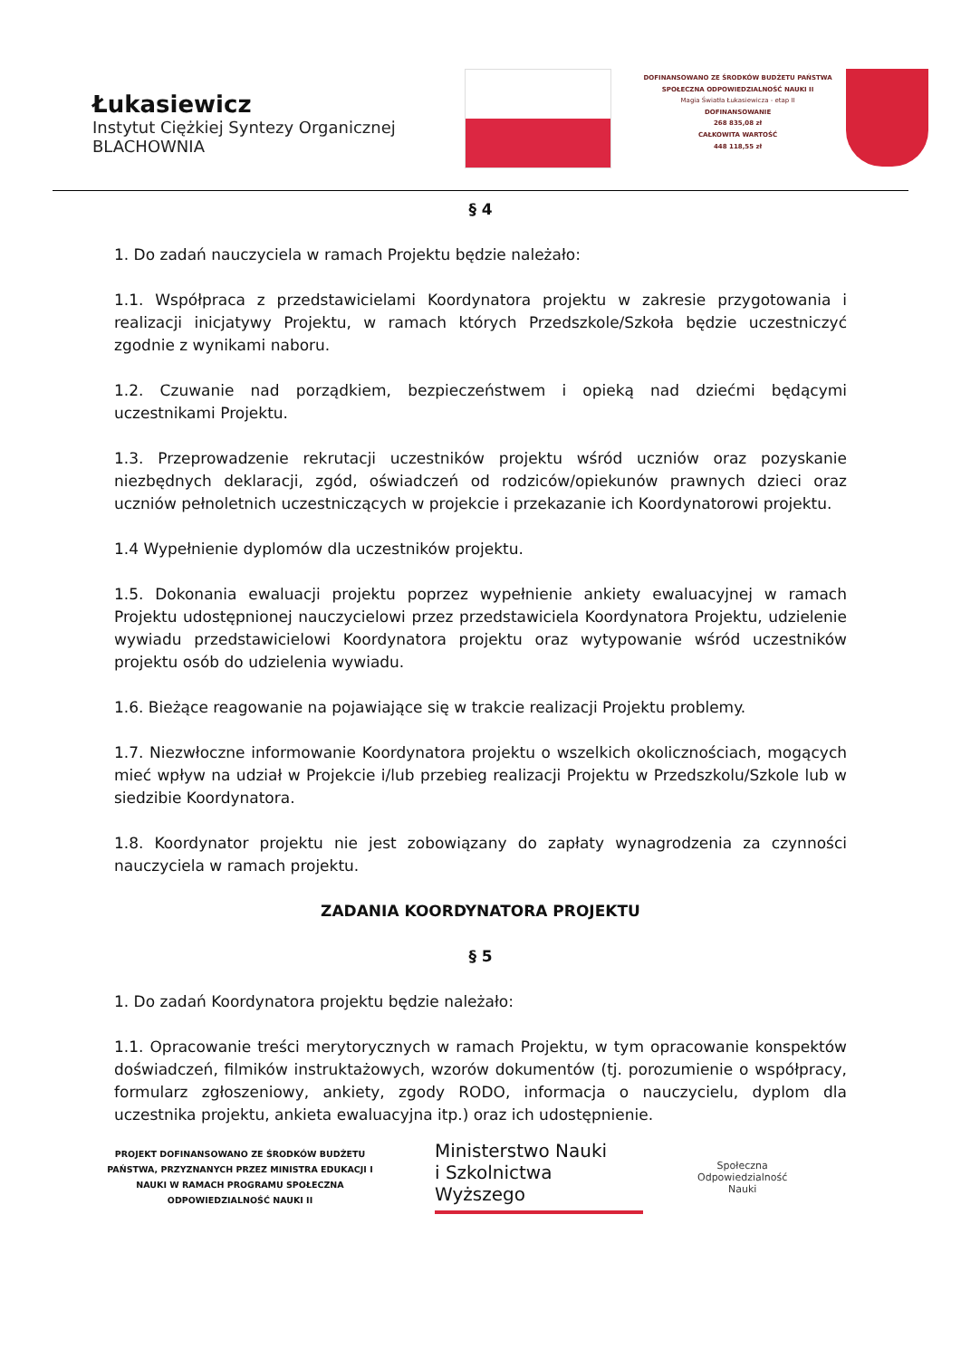Łukasiewicz
Instytut Ciężkiej Syntezy Organicznej
BLACHOWNIA
DOFINANSOWANO ZE ŚRODKÓW BUDŻETU PAŃSTWA
SPOŁECZNA ODPOWIEDZIALNOŚĆ NAUKI II
Magia Światła Łukasiewicza - etap II
DOFINANSOWANIE
268 835,08 zł
CAŁKOWITA WARTOŚĆ
448 118,55 zł
§ 4
1. Do zadań nauczyciela w ramach Projektu będzie należało:
1.1. Współpraca z przedstawicielami Koordynatora projektu w zakresie przygotowania i realizacji inicjatywy Projektu, w ramach których Przedszkole/Szkoła będzie uczestniczyć zgodnie z wynikami naboru.
1.2. Czuwanie nad porządkiem, bezpieczeństwem i opieką nad dziećmi będącymi uczestnikami Projektu.
1.3. Przeprowadzenie rekrutacji uczestników projektu wśród uczniów oraz pozyskanie niezbędnych deklaracji, zgód, oświadczeń od rodziców/opiekunów prawnych dzieci oraz uczniów pełnoletnich uczestniczących w projekcie i przekazanie ich Koordynatorowi projektu.
1.4 Wypełnienie dyplomów dla uczestników projektu.
1.5. Dokonania ewaluacji projektu poprzez wypełnienie ankiety ewaluacyjnej w ramach Projektu udostępnionej nauczycielowi przez przedstawiciela Koordynatora Projektu, udzielenie wywiadu przedstawicielowi Koordynatora projektu oraz wytypowanie wśród uczestników projektu osób do udzielenia wywiadu.
1.6. Bieżące reagowanie na pojawiające się w trakcie realizacji Projektu problemy.
1.7. Niezwłoczne informowanie Koordynatora projektu o wszelkich okolicznościach, mogących mieć wpływ na udział w Projekcie i/lub przebieg realizacji Projektu w Przedszkolu/Szkole lub w siedzibie Koordynatora.
1.8. Koordynator projektu nie jest zobowiązany do zapłaty wynagrodzenia za czynności nauczyciela w ramach projektu.
ZADANIA KOORDYNATORA PROJEKTU
§ 5
1. Do zadań Koordynatora projektu będzie należało:
1.1. Opracowanie treści merytorycznych w ramach Projektu, w tym opracowanie konspektów doświadczeń, filmików instruktażowych, wzorów dokumentów (tj. porozumienie o współpracy, formularz zgłoszeniowy, ankiety, zgody RODO, informacja o nauczycielu, dyplom dla uczestnika projektu, ankieta ewaluacyjna itp.) oraz ich udostępnienie.
PROJEKT DOFINANSOWANO ZE ŚRODKÓW BUDŻETU PAŃSTWA, PRZYZNANYCH PRZEZ MINISTRA EDUKACJI I NAUKI W RAMACH PROGRAMU SPOŁECZNA ODPOWIEDZIALNOŚĆ NAUKI II
Ministerstwo Nauki
i Szkolnictwa Wyższego
Społeczna
Odpowiedzialność
Nauki